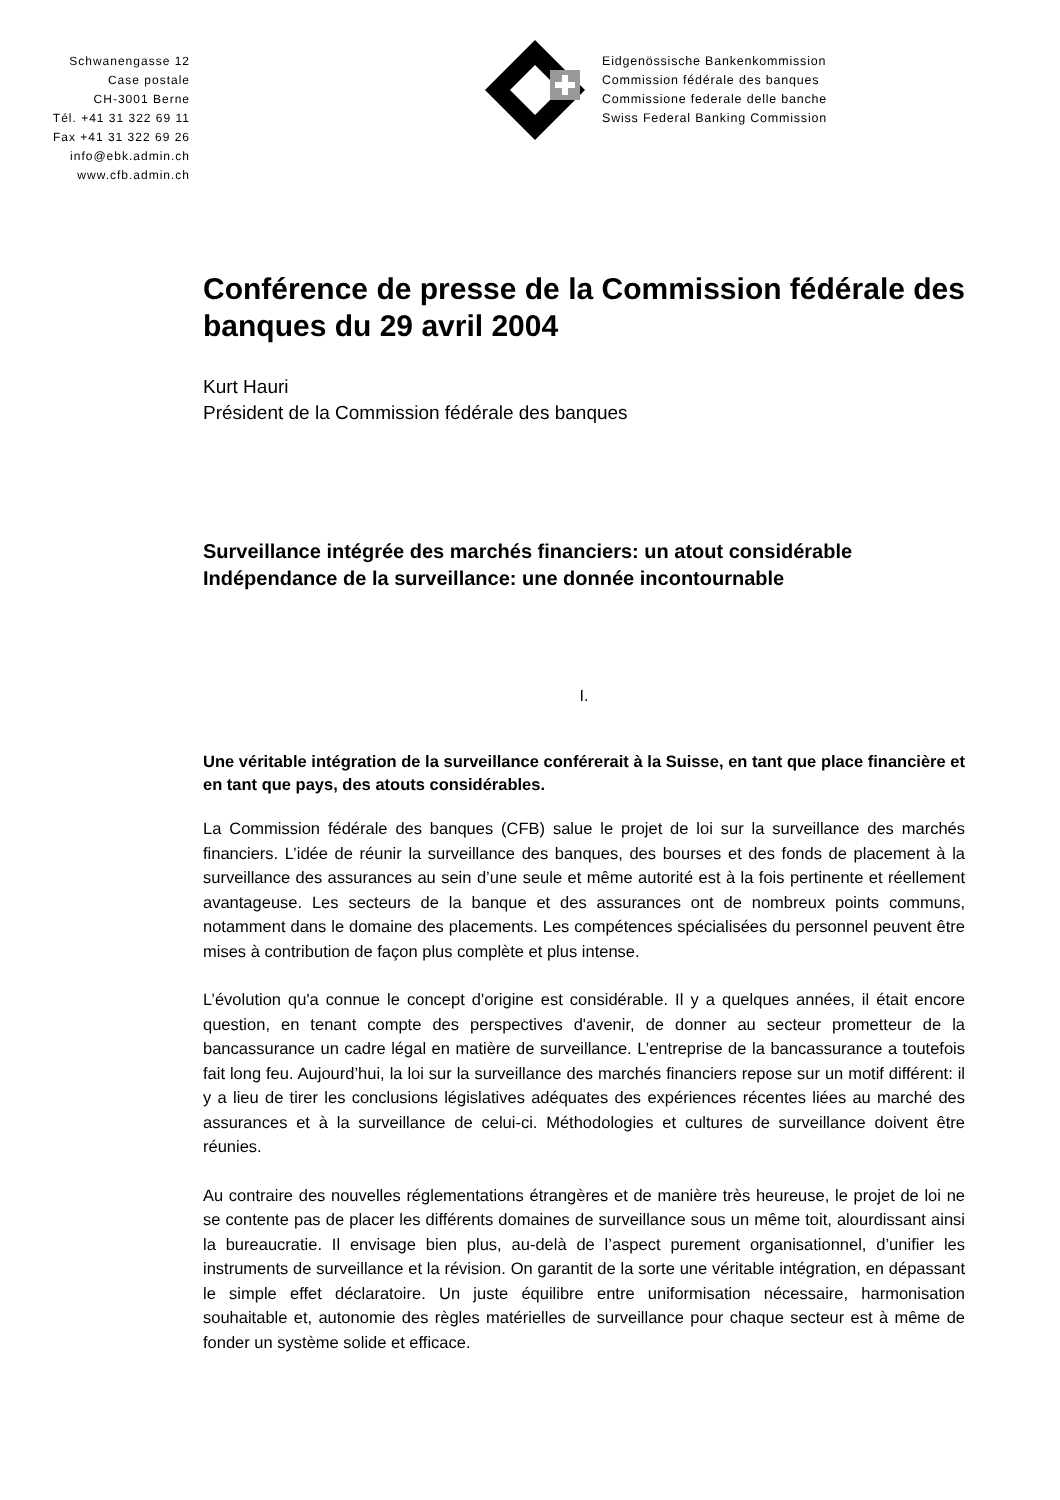Schwanengasse 12
Case postale
CH-3001 Berne
Tél. +41 31 322 69 11
Fax +41 31 322 69 26
info@ebk.admin.ch
www.cfb.admin.ch
Eidgenössische Bankenkommission
Commission fédérale des banques
Commissione federale delle banche
Swiss Federal Banking Commission
Conférence de presse de la Commission fédérale des banques du 29 avril 2004
Kurt Hauri
Président de la Commission fédérale des banques
Surveillance intégrée des marchés financiers: un atout considérable
Indépendance de la surveillance: une donnée incontournable
I.
Une véritable intégration de la surveillance conférerait à la Suisse, en tant que place financière et en tant que pays, des atouts considérables.
La Commission fédérale des banques (CFB) salue le projet de loi sur la surveillance des marchés financiers. L’idée de réunir la surveillance des banques, des bourses et des fonds de placement à la surveillance des assurances au sein d’une seule et même autorité est à la fois pertinente et réellement avantageuse. Les secteurs de la banque et des assurances ont de nombreux points communs, notamment dans le domaine des placements. Les compétences spécialisées du personnel peuvent être mises à contribution de façon plus complète et plus intense.
L’évolution qu'a connue le concept d'origine est considérable. Il y a quelques années, il était encore question, en tenant compte des perspectives d'avenir, de donner au secteur prometteur de la bancassurance un cadre légal en matière de surveillance. L’entreprise de la bancassurance a toutefois fait long feu. Aujourd’hui, la loi sur la surveillance des marchés financiers repose sur un motif différent: il y a lieu de tirer les conclusions législatives adéquates des expériences récentes liées au marché des assurances et à la surveillance de celui-ci. Méthodologies et cultures de surveillance doivent être réunies.
Au contraire des nouvelles réglementations étrangères et de manière très heureuse, le projet de loi ne se contente pas de placer les différents domaines de surveillance sous un même toit, alourdissant ainsi la bureaucratie. Il envisage bien plus, au-delà de l’aspect purement organisationnel, d’unifier les instruments de surveillance et la révision. On garantit de la sorte une véritable intégration, en dépassant le simple effet déclaratoire. Un juste équilibre entre uniformisation nécessaire, harmonisation souhaitable et, autonomie des règles matérielles de surveillance pour chaque secteur est à même de fonder un système solide et efficace.